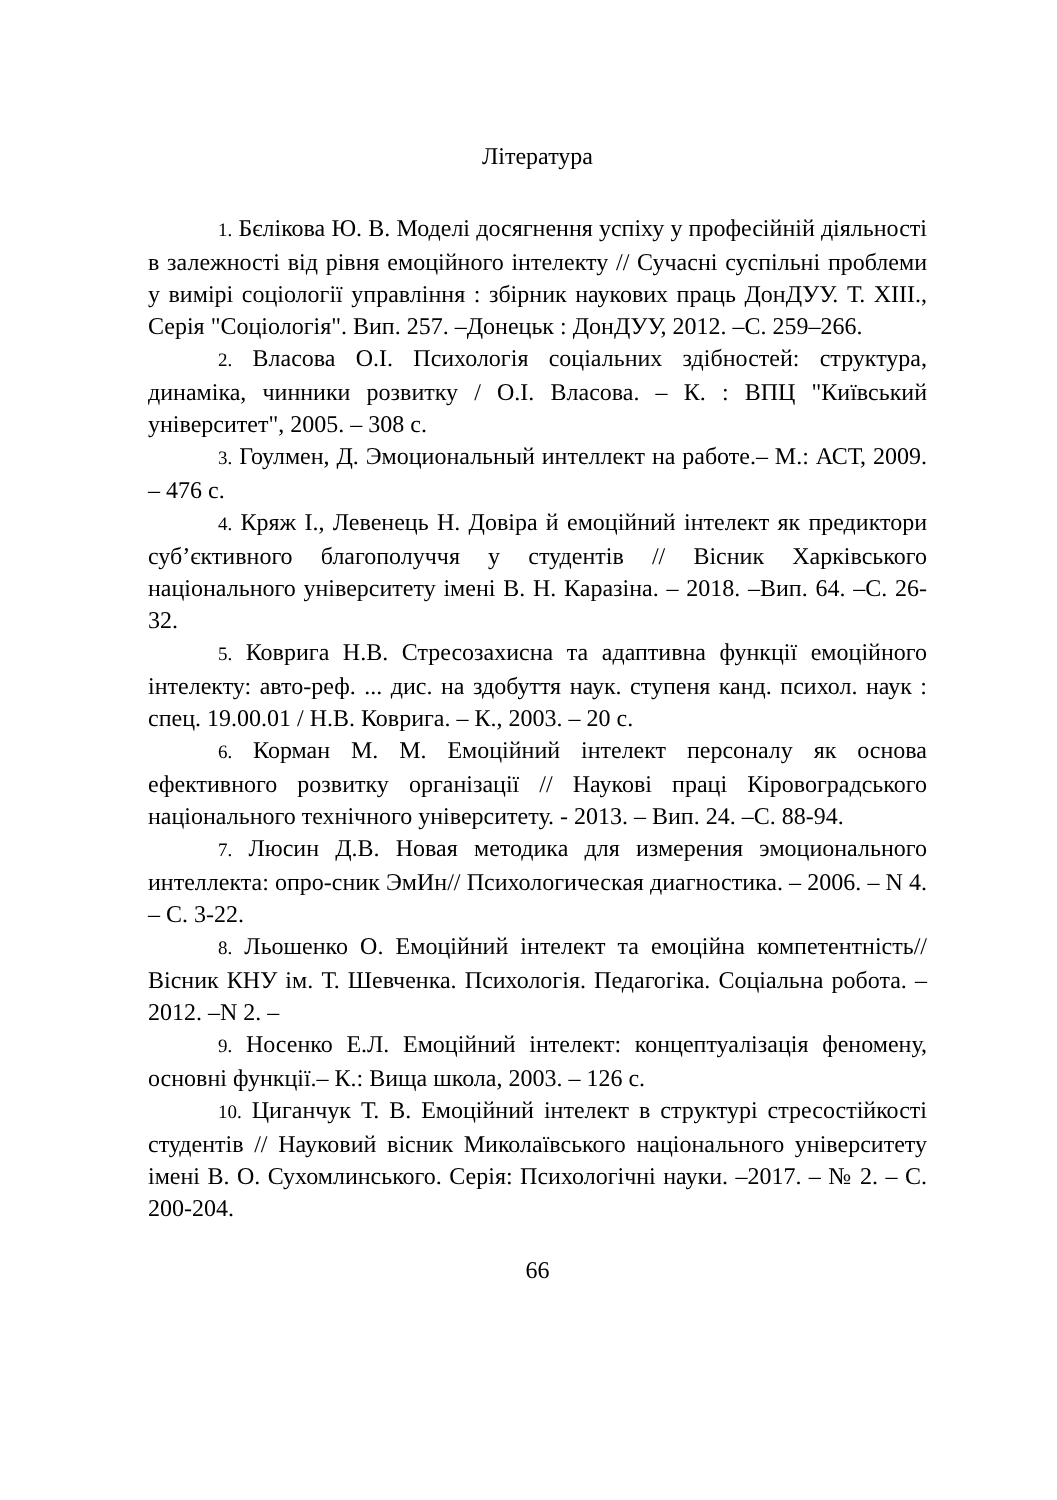Література
1. Бєлікова Ю. В. Моделі досягнення успіху у професійній діяльності в залежності від рівня емоційного інтелекту // Сучасні суспільні проблеми у вимірі соціології управління : збірник наукових праць ДонДУУ. Т. XIII., Серія "Соціологія". Вип. 257. –Донецьк : ДонДУУ, 2012. –С. 259–266.
2. Власова О.І. Психологія соціальних здібностей: структура, динаміка, чинники розвитку / О.І. Власова. – К. : ВПЦ "Київський університет", 2005. – 308 с.
3. Гоулмен, Д. Эмоциональный интеллект на работе.– М.: АСТ, 2009. – 476 с.
4. Кряж І., Левенець Н. Довіра й емоційний інтелект як предиктори суб’єктивного благополуччя у студентів // Вісник Харківського національного університету імені В. Н. Каразіна. – 2018. –Вип. 64. –С. 26-32.
5. Коврига Н.В. Стресозахисна та адаптивна функції емоційного інтелекту: авто-реф. ... дис. на здобуття наук. ступеня канд. психол. наук : спец. 19.00.01 / Н.В. Коврига. – К., 2003. – 20 с.
6. Корман М. М. Емоційний інтелект персоналу як основа ефективного розвитку організації // Наукові праці Кіровоградського національного технічного університету. - 2013. – Вип. 24. –С. 88-94.
7. Люсин Д.В. Новая методика для измерения эмоционального интеллекта: опро-сник ЭмИн// Психологическая диагностика. – 2006. – N 4. – С. 3-22.
8. Льошенко О. Емоційний інтелект та емоційна компетентність// Вісник КНУ ім. Т. Шевченка. Психологія. Педагогіка. Соціальна робота. –2012. –N 2. –
9. Носенко Е.Л. Емоційний інтелект: концептуалізація феномену, основні функції.– К.: Вища школа, 2003. – 126 с.
10. Циганчук Т. В. Емоційний інтелект в структурі стресостійкості студентів // Науковий вісник Миколаївського національного університету імені В. О. Сухомлинського. Серія: Психологічні науки. –2017. – № 2. – С. 200-204.
66